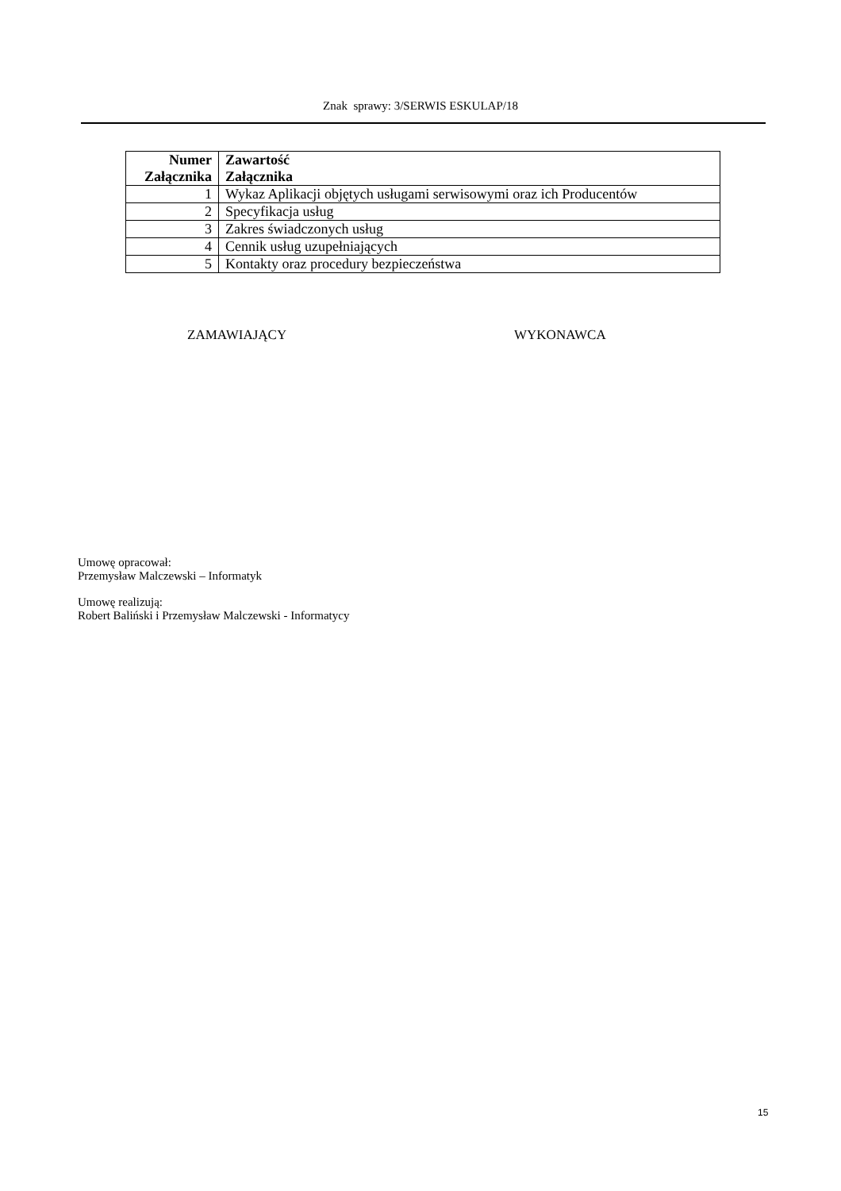Znak sprawy: 3/SERWIS ESKULAP/18
| Numer Załącznika | Zawartość Załącznika |
| --- | --- |
| 1 | Wykaz Aplikacji objętych usługami serwisowymi oraz ich Producentów |
| 2 | Specyfikacja usług |
| 3 | Zakres świadczonych usług |
| 4 | Cennik usług uzupełniających |
| 5 | Kontakty oraz procedury bezpieczeństwa |
ZAMAWIAJĄCY WYKONAWCA
Umowę opracował:
Przemysław Malczewski – Informatyk
Umowę realizują:
Robert Baliński i Przemysław Malczewski - Informatycy
15